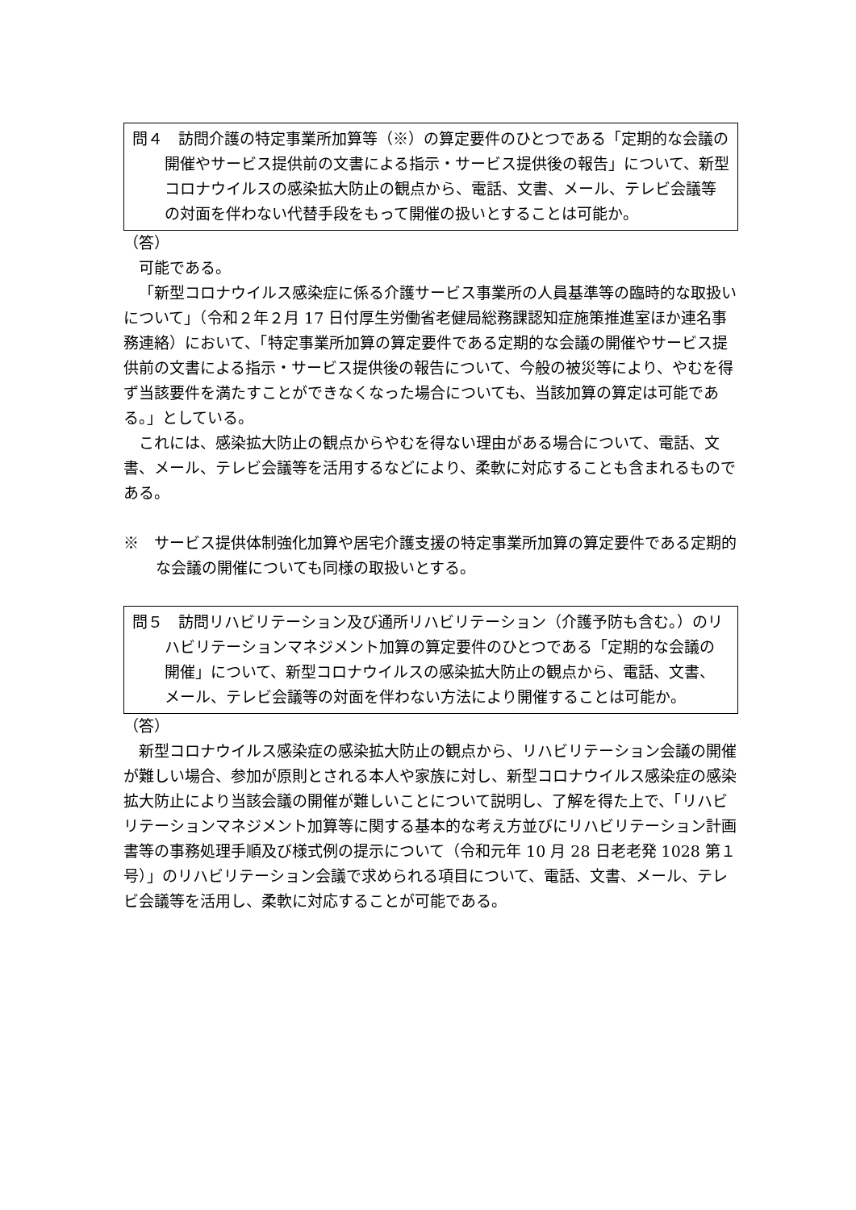問４　訪問介護の特定事業所加算等（※）の算定要件のひとつである「定期的な会議の開催やサービス提供前の文書による指示・サービス提供後の報告」について、新型コロナウイルスの感染拡大防止の観点から、電話、文書、メール、テレビ会議等の対面を伴わない代替手段をもって開催の扱いとすることは可能か。
（答）
可能である。
「新型コロナウイルス感染症に係る介護サービス事業所の人員基準等の臨時的な取扱いについて」（令和２年２月 17 日付厚生労働省老健局総務課認知症施策推進室ほか連名事務連絡）において、「特定事業所加算の算定要件である定期的な会議の開催やサービス提供前の文書による指示・サービス提供後の報告について、今般の被災等により、やむを得ず当該要件を満たすことができなくなった場合についても、当該加算の算定は可能である。」としている。
これには、感染拡大防止の観点からやむを得ない理由がある場合について、電話、文書、メール、テレビ会議等を活用するなどにより、柔軟に対応することも含まれるものである。
※　サービス提供体制強化加算や居宅介護支援の特定事業所加算の算定要件である定期的な会議の開催についても同様の取扱いとする。
問５　訪問リハビリテーション及び通所リハビリテーション（介護予防も含む。）のリハビリテーションマネジメント加算の算定要件のひとつである「定期的な会議の開催」について、新型コロナウイルスの感染拡大防止の観点から、電話、文書、メール、テレビ会議等の対面を伴わない方法により開催することは可能か。
（答）
新型コロナウイルス感染症の感染拡大防止の観点から、リハビリテーション会議の開催が難しい場合、参加が原則とされる本人や家族に対し、新型コロナウイルス感染症の感染拡大防止により当該会議の開催が難しいことについて説明し、了解を得た上で、「リハビリテーションマネジメント加算等に関する基本的な考え方並びにリハビリテーション計画書等の事務処理手順及び様式例の提示について（令和元年 10 月 28 日老老発 1028 第１号）」のリハビリテーション会議で求められる項目について、電話、文書、メール、テレビ会議等を活用し、柔軟に対応することが可能である。